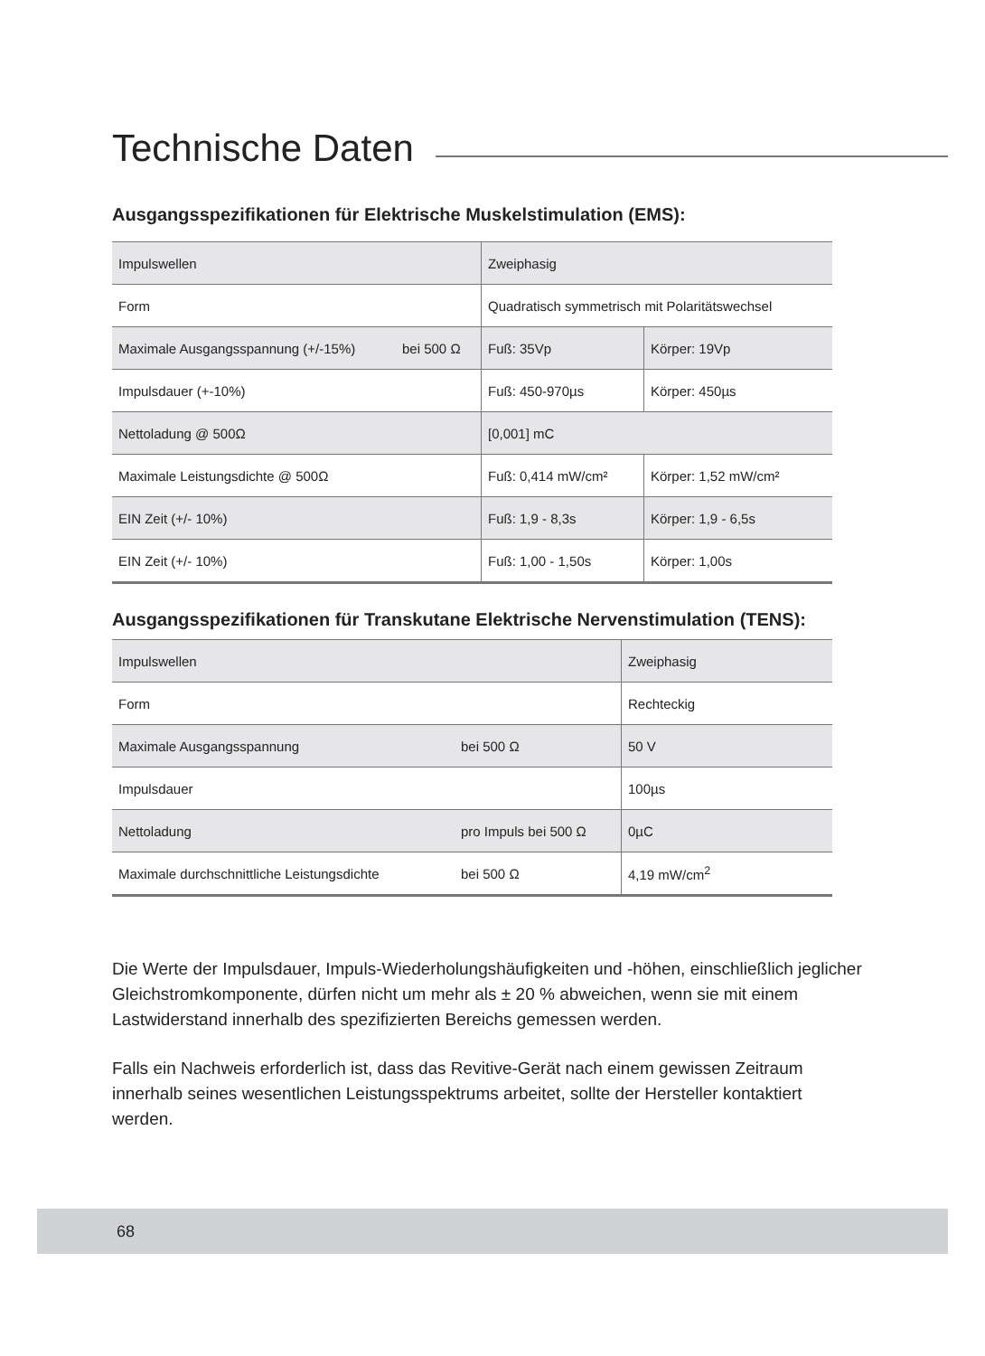Technische Daten
Ausgangsspezifikationen für Elektrische Muskelstimulation (EMS):
| Impulswellen | | Zweiphasig | |
| Form | | Quadratisch symmetrisch mit Polaritätswechsel | |
| Maximale Ausgangsspannung (+/-15%) | bei 500 Ω | Fuß: 35Vp | Körper: 19Vp |
| Impulsdauer (+-10%) | | Fuß: 450-970µs | Körper: 450µs |
| Nettoladung @ 500Ω | | [0,001] mC | |
| Maximale Leistungsdichte @ 500Ω | | Fuß: 0,414 mW/cm² | Körper: 1,52 mW/cm² |
| EIN Zeit (+/- 10%) | | Fuß: 1,9 - 8,3s | Körper: 1,9 - 6,5s |
| EIN Zeit (+/- 10%) | | Fuß: 1,00 - 1,50s | Körper: 1,00s |
Ausgangsspezifikationen für Transkutane Elektrische Nervenstimulation (TENS):
| Impulswellen | | Zweiphasig |
| Form | | Rechteckig |
| Maximale Ausgangsspannung | bei 500 Ω | 50 V |
| Impulsdauer | | 100µs |
| Nettoladung | pro Impuls bei 500 Ω | 0µC |
| Maximale durchschnittliche Leistungsdichte | bei 500 Ω | 4,19 mW/cm<sup>2</sup> |
Die Werte der Impulsdauer, Impuls-Wiederholungshäufigkeiten und -höhen, einschließlich jeglicher Gleichstromkomponente, dürfen nicht um mehr als ± 20 % abweichen, wenn sie mit einem Lastwiderstand innerhalb des spezifizierten Bereichs gemessen werden.
Falls ein Nachweis erforderlich ist, dass das Revitive-Gerät nach einem gewissen Zeitraum innerhalb seines wesentlichen Leistungsspektrums arbeitet, sollte der Hersteller kontaktiert werden.
68